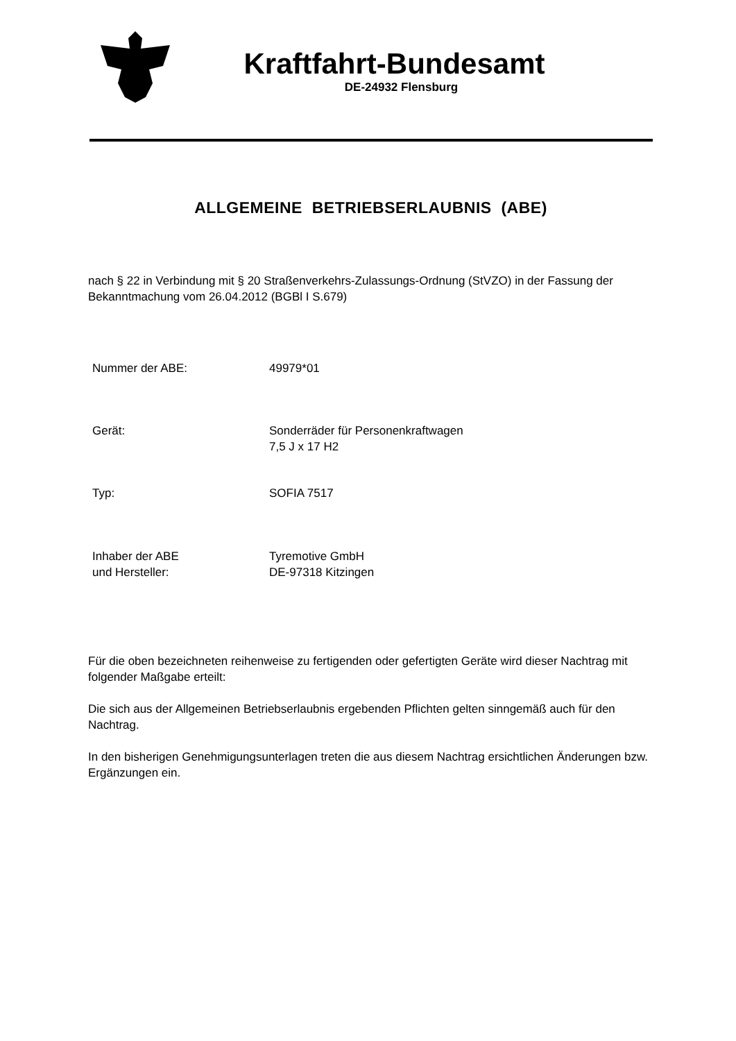Kraftfahrt-Bundesamt
DE-24932 Flensburg
ALLGEMEINE BETRIEBSERLAUBNIS (ABE)
nach § 22 in Verbindung mit § 20 Straßenverkehrs-Zulassungs-Ordnung (StVZO) in der Fassung der Bekanntmachung vom 26.04.2012 (BGBl I S.679)
Nummer der ABE: 49979*01
Gerät: Sonderräder für Personenkraftwagen
7,5 J x 17 H2
Typ: SOFIA 7517
Inhaber der ABE
und Hersteller:
Tyremotive GmbH
DE-97318 Kitzingen
Für die oben bezeichneten reihenweise zu fertigenden oder gefertigten Geräte wird dieser Nachtrag mit folgender Maßgabe erteilt:
Die sich aus der Allgemeinen Betriebserlaubnis ergebenden Pflichten gelten sinngemäß auch für den Nachtrag.
In den bisherigen Genehmigungsunterlagen treten die aus diesem Nachtrag ersichtlichen Änderungen bzw. Ergänzungen ein.